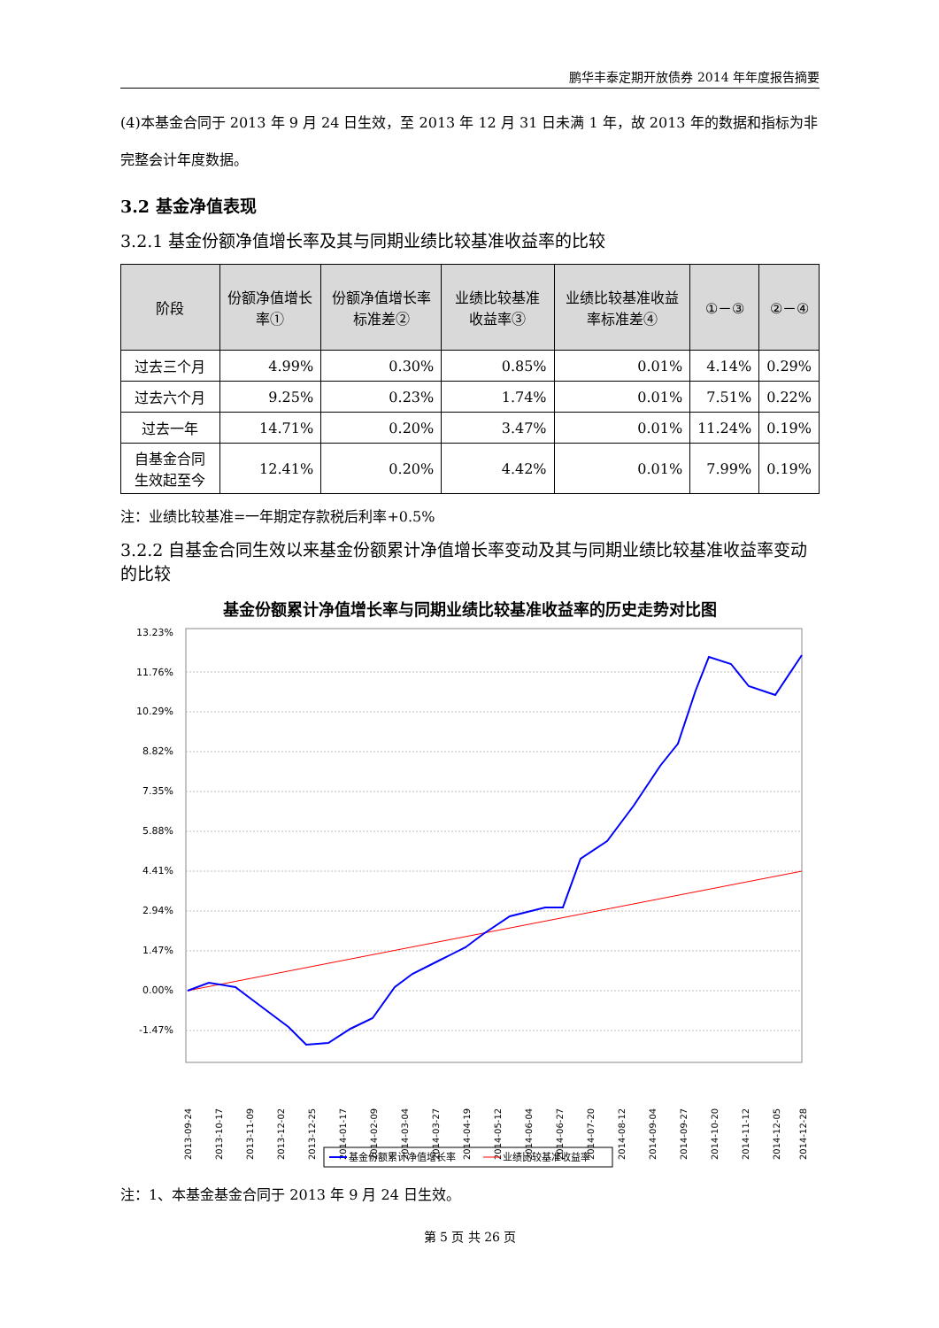鹏华丰泰定期开放债券 2014 年年度报告摘要
(4)本基金合同于 2013 年 9 月 24 日生效，至 2013 年 12 月 31 日未满 1 年，故 2013 年的数据和指标为非完整会计年度数据。
3.2 基金净值表现
3.2.1 基金份额净值增长率及其与同期业绩比较基准收益率的比较
| 阶段 | 份额净值增长率① | 份额净值增长率标准差② | 业绩比较基准收益率③ | 业绩比较基准收益率标准差④ | ①－③ | ②－④ |
| --- | --- | --- | --- | --- | --- | --- |
| 过去三个月 | 4.99% | 0.30% | 0.85% | 0.01% | 4.14% | 0.29% |
| 过去六个月 | 9.25% | 0.23% | 1.74% | 0.01% | 7.51% | 0.22% |
| 过去一年 | 14.71% | 0.20% | 3.47% | 0.01% | 11.24% | 0.19% |
| 自基金合同生效起至今 | 12.41% | 0.20% | 4.42% | 0.01% | 7.99% | 0.19% |
注：业绩比较基准=一年期定存款税后利率+0.5%
3.2.2 自基金合同生效以来基金份额累计净值增长率变动及其与同期业绩比较基准收益率变动的比较
基金份额累计净值增长率与同期业绩比较基准收益率的历史走势对比图
13.23%
11.76%
10.29%
8.82%
7.35%
5.88%
4.41%
2.94%
1.47%
0.00%
-1.47%
2013-09-24
2013-10-17
2013-11-09
2013-12-02
2013-12-25
2014-01-17
2014-02-09
2014-03-04
2014-03-27
2014-04-19
2014-05-12
2014-06-04
2014-06-27
2014-07-20
2014-08-12
2014-09-04
2014-09-27
2014-10-20
2014-11-12
2014-12-05
2014-12-28
基金份额累计净值增长率
业绩比较基准收益率
注：1、本基金基金合同于 2013 年 9 月 24 日生效。
第 5 页 共 26 页